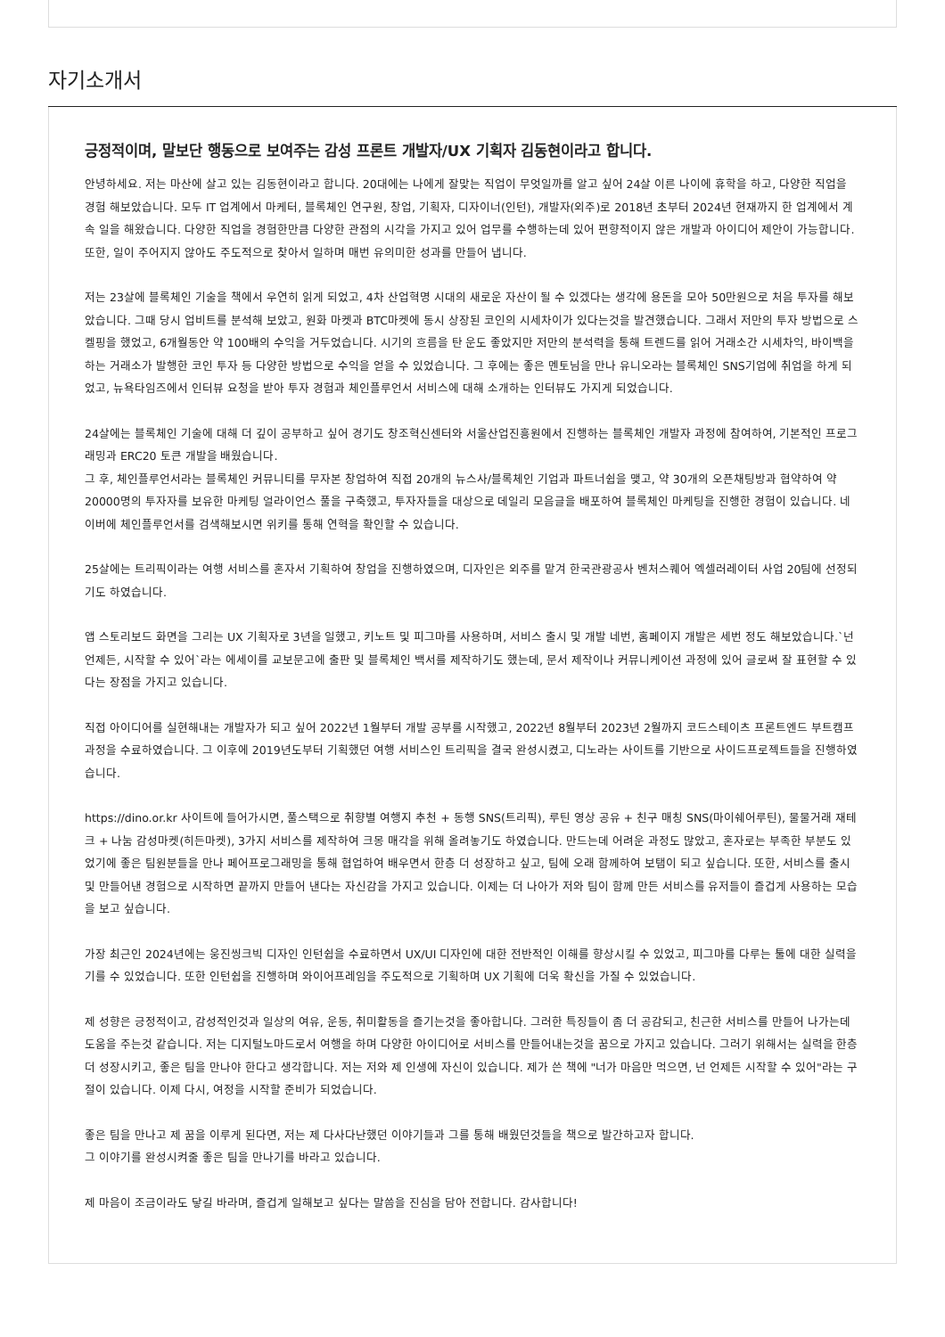자기소개서
긍정적이며, 말보단 행동으로 보여주는 감성 프론트 개발자/UX 기획자 김동현이라고 합니다.
안녕하세요. 저는 마산에 살고 있는 김동현이라고 합니다. 20대에는 나에게 잘맞는 직업이 무엇일까를 알고 싶어 24살 이른 나이에 휴학을 하고, 다양한 직업을 경험 해보았습니다. 모두 IT 업계에서 마케터, 블록체인 연구원, 창업, 기획자, 디자이너(인턴), 개발자(외주)로 2018년 초부터 2024년 현재까지 한 업계에서 계속 일을 해왔습니다. 다양한 직업을 경험한만큼 다양한 관점의 시각을 가지고 있어 업무를 수행하는데 있어 편향적이지 않은 개발과 아이디어 제안이 가능합니다. 또한, 일이 주어지지 않아도 주도적으로 찾아서 일하며 매번 유의미한 성과를 만들어 냅니다.
저는 23살에 블록체인 기술을 책에서 우연히 읽게 되었고, 4차 산업혁명 시대의 새로운 자산이 될 수 있겠다는 생각에 용돈을 모아 50만원으로 처음 투자를 해보았습니다. 그때 당시 업비트를 분석해 보았고, 원화 마켓과 BTC마켓에 동시 상장된 코인의 시세차이가 있다는것을 발견했습니다. 그래서 저만의 투자 방법으로 스켈핑을 했었고, 6개월동안 약 100배의 수익을 거두었습니다. 시기의 흐름을 탄 운도 좋았지만 저만의 분석력을 통해 트렌드를 읽어 거래소간 시세차익, 바이백을 하는 거래소가 발행한 코인 투자 등 다양한 방법으로 수익을 얻을 수 있었습니다. 그 후에는 좋은 멘토님을 만나 유니오라는 블록체인 SNS기업에 취업을 하게 되었고, 뉴욕타임즈에서 인터뷰 요청을 받아 투자 경험과 체인플루언서 서비스에 대해 소개하는 인터뷰도 가지게 되었습니다.
24살에는 블록체인 기술에 대해 더 깊이 공부하고 싶어 경기도 창조혁신센터와 서울산업진흥원에서 진행하는 블록체인 개발자 과정에 참여하여, 기본적인 프로그래밍과 ERC20 토큰 개발을 배웠습니다.
그 후, 체인플루언서라는 블록체인 커뮤니티를 무자본 창업하여 직접 20개의 뉴스사/블록체인 기업과 파트너쉽을 맺고, 약 30개의 오픈채팅방과 협약하여 약 20000명의 투자자를 보유한 마케팅 얼라이언스 풀을 구축했고, 투자자들을 대상으로 데일리 모음글을 배포하여 블록체인 마케팅을 진행한 경험이 있습니다. 네이버에 체인플루언서를 검색해보시면 위키를 통해 연혁을 확인할 수 있습니다.
25살에는 트리픽이라는 여행 서비스를 혼자서 기획하여 창업을 진행하였으며, 디자인은 외주를 맡겨 한국관광공사 벤처스퀘어 엑셀러레이터 사업 20팀에 선정되기도 하였습니다.
앱 스토리보드 화면을 그리는 UX 기획자로 3년을 일했고, 키노트 및 피그마를 사용하며, 서비스 출시 및 개발 네번, 홈페이지 개발은 세번 정도 해보았습니다.`넌 언제든, 시작할 수 있어`라는 에세이를 교보문고에 출판 및 블록체인 백서를 제작하기도 했는데, 문서 제작이나 커뮤니케이션 과정에 있어 글로써 잘 표현할 수 있다는 장점을 가지고 있습니다.
직접 아이디어를 실현해내는 개발자가 되고 싶어 2022년 1월부터 개발 공부를 시작했고, 2022년 8월부터 2023년 2월까지 코드스테이츠 프론트엔드 부트캠프 과정을 수료하였습니다. 그 이후에 2019년도부터 기획했던 여행 서비스인 트리픽을 결국 완성시켰고, 디노라는 사이트를 기반으로 사이드프로젝트들을 진행하였습니다.
https://dino.or.kr 사이트에 들어가시면, 풀스택으로 취향별 여행지 추천 + 동행 SNS(트리픽), 루틴 영상 공유 + 친구 매칭 SNS(마이쉐어루틴), 물물거래 재테크 + 나눔 감성마켓(히든마켓), 3가지 서비스를 제작하여 크몽 매각을 위해 올려놓기도 하였습니다. 만드는데 어려운 과정도 많았고, 혼자로는 부족한 부분도 있었기에 좋은 팀원분들을 만나 페어프로그래밍을 통해 협업하여 배우면서 한층 더 성장하고 싶고, 팀에 오래 함께하여 보탬이 되고 싶습니다. 또한, 서비스를 출시 및 만들어낸 경험으로 시작하면 끝까지 만들어 낸다는 자신감을 가지고 있습니다. 이제는 더 나아가 저와 팀이 함께 만든 서비스를 유저들이 즐겁게 사용하는 모습을 보고 싶습니다.
가장 최근인 2024년에는 웅진씽크빅 디자인 인턴쉽을 수료하면서 UX/UI 디자인에 대한 전반적인 이해를 향상시킬 수 있었고, 피그마를 다루는 툴에 대한 실력을 기를 수 있었습니다. 또한 인턴쉽을 진행하며 와이어프레임을 주도적으로 기획하며 UX 기획에 더욱 확신을 가질 수 있었습니다.
제 성향은 긍정적이고, 감성적인것과 일상의 여유, 운동, 취미활동을 즐기는것을 좋아합니다. 그러한 특징들이 좀 더 공감되고, 친근한 서비스를 만들어 나가는데 도움을 주는것 같습니다. 저는 디지털노마드로서 여행을 하며 다양한 아이디어로 서비스를 만들어내는것을 꿈으로 가지고 있습니다. 그러기 위해서는 실력을 한층 더 성장시키고, 좋은 팀을 만나야 한다고 생각합니다. 저는 저와 제 인생에 자신이 있습니다. 제가 쓴 책에 "너가 마음만 먹으면, 넌 언제든 시작할 수 있어"라는 구절이 있습니다. 이제 다시, 여정을 시작할 준비가 되었습니다.
좋은 팀을 만나고 제 꿈을 이루게 된다면, 저는 제 다사다난했던 이야기들과 그를 통해 배웠던것들을 책으로 발간하고자 합니다.
그 이야기를 완성시켜줄 좋은 팀을 만나기를 바라고 있습니다.
제 마음이 조금이라도 닿길 바라며, 즐겁게 일해보고 싶다는 말씀을 진심을 담아 전합니다. 감사합니다!